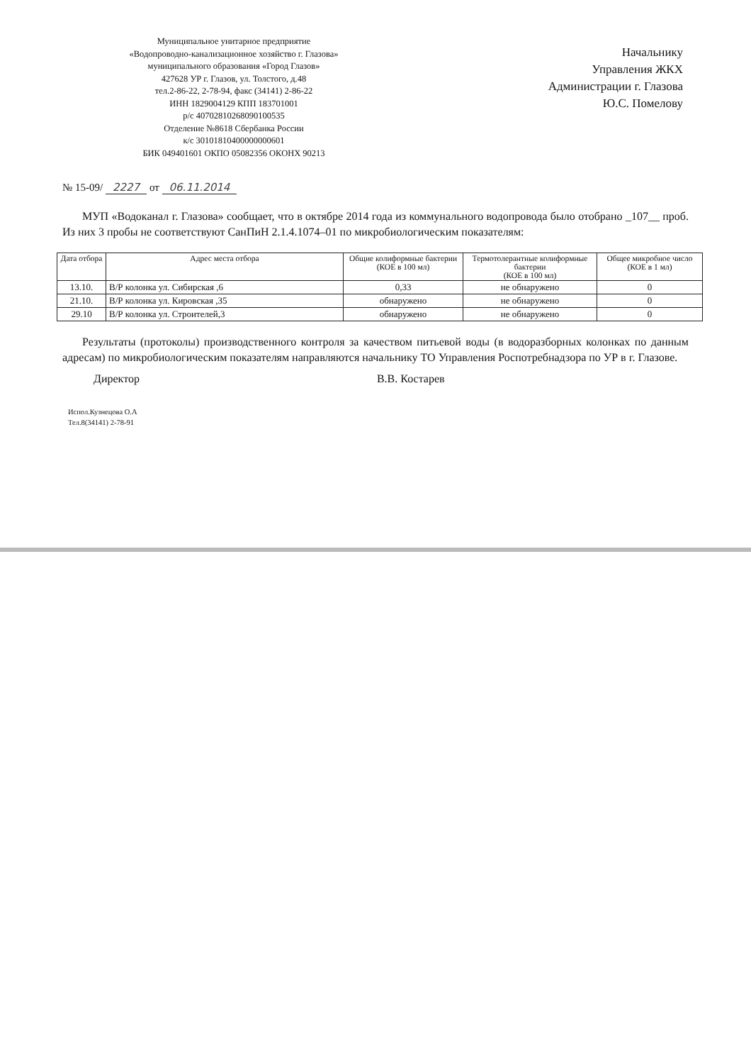Муниципальное унитарное предприятие
«Водопроводно-канализационное хозяйство г. Глазова»
муниципального образования «Город Глазов»
427628 УР г. Глазов, ул. Толстого, д.48
тел.2-86-22, 2-78-94, факс (34141) 2-86-22
ИНН 1829004129 КПП 183701001
р/с 40702810268090100535
Отделение №8618 Сбербанка России
к/с 30101810400000000601
БИК 049401601 ОКПО 05082356 ОКОНХ 90213
Начальнику
Управления ЖКХ
Администрации г. Глазова
Ю.С. Помелову
№ 15-09/ 2227 от 06.11.2014
МУП «Водоканал г. Глазова» сообщает, что в октябре 2014 года из коммунального водопровода было отобрано _107__ проб. Из них 3 пробы не соответствуют СанПиН 2.1.4.1074–01 по микробиологическим показателям:
| Дата отбора | Адрес места отбора | Общие колиформные бактерии (КОЕ в 100 мл) | Термотолерантные колиформные бактерии (КОЕ в 100 мл) | Общее микробное число (КОЕ в 1 мл) |
| --- | --- | --- | --- | --- |
| 13.10. | В/Р колонка ул. Сибирская ,6 | 0,33 | не обнаружено | 0 |
| 21.10. | В/Р колонка ул. Кировская ,35 | обнаружено | не обнаружено | 0 |
| 29.10 | В/Р колонка ул. Строителей,3 | обнаружено | не обнаружено | 0 |
Результаты (протоколы) производственного контроля за качеством питьевой воды (в водоразборных колонках по данным адресам) по микробиологическим показателям направляются начальнику ТО Управления Роспотребнадзора по УР в г. Глазове.
Директор В.В. Костарев
Испол.Кузнецова О.А
Тел.8(34141) 2-78-91